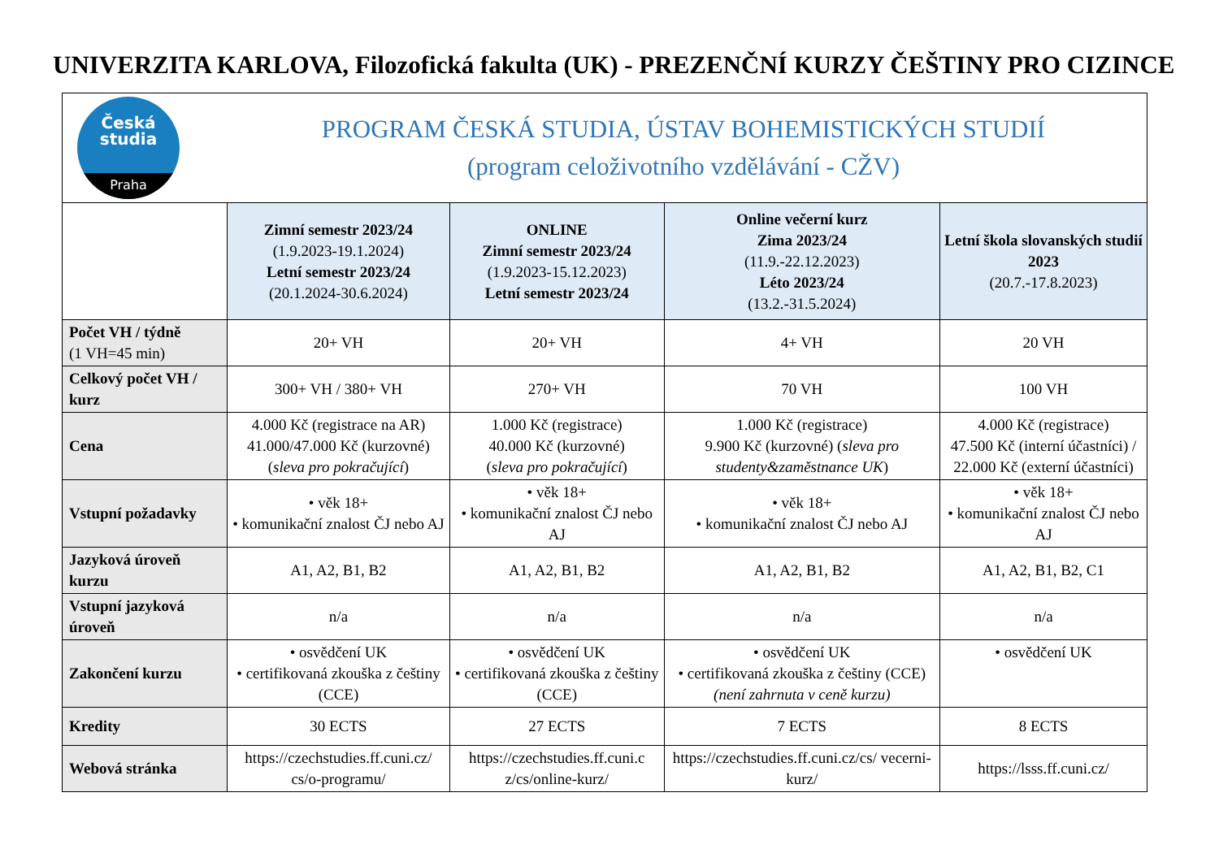UNIVERZITA KARLOVA, Filozofická fakulta (UK) - PREZENČNÍ KURZY ČEŠTINY PRO CIZINCE
Česká
studia
Praha
PROGRAM ČESKÁ STUDIA, ÚSTAV BOHEMISTICKÝCH STUDIÍ
(program celoživotního vzdělávání - CŽV)
| | Zimní semestr 2023/24 (1.9.2023-19.1.2024) Letní semestr 2023/24 (20.1.2024-30.6.2024) | ONLINE Zimní semestr 2023/24 (1.9.2023-15.12.2023) Letní semestr 2023/24 | Online večerní kurz Zima 2023/24 (11.9.-22.12.2023) Léto 2023/24 (13.2.-31.5.2024) | Letní škola slovanských studií 2023 (20.7.-17.8.2023) |
| Počet VH / týdně (1 VH=45 min) | 20+ VH | 20+ VH | 4+ VH | 20 VH |
| Celkový počet VH / kurz | 300+ VH / 380+ VH | 270+ VH | 70 VH | 100 VH |
| Cena | 4.000 Kč (registrace na AR) 41.000/47.000 Kč (kurzovné) ( sleva pro pokračující ) | 1.000 Kč (registrace) 40.000 Kč (kurzovné) ( sleva pro pokračující ) | 1.000 Kč (registrace) 9.900 Kč (kurzovné) ( sleva pro studenty&zaměstnance UK ) | 4.000 Kč (registrace) 47.500 Kč (interní účastníci) / 22.000 Kč (externí účastníci) |
| Vstupní požadavky | • věk 18+ • komunikační znalost ČJ nebo AJ | • věk 18+ • komunikační znalost ČJ nebo AJ | • věk 18+ • komunikační znalost ČJ nebo AJ | • věk 18+ • komunikační znalost ČJ nebo AJ |
| Jazyková úroveň kurzu | A1, A2, B1, B2 | A1, A2, B1, B2 | A1, A2, B1, B2 | A1, A2, B1, B2, C1 |
| Vstupní jazyková úroveň | n/a | n/a | n/a | n/a |
| Zakončení kurzu | • osvědčení UK • certifikovaná zkouška z češtiny (CCE) | • osvědčení UK • certifikovaná zkouška z češtiny (CCE) | • osvědčení UK • certifikovaná zkouška z češtiny (CCE) (není zahrnuta v ceně kurzu) | • osvědčení UK |
| Kredity | 30 ECTS | 27 ECTS | 7 ECTS | 8 ECTS |
| Webová stránka | https://czechstudies.ff.cuni.cz/ cs/o-programu/ | https://czechstudies.ff.cuni.c z/cs/online-kurz/ | https://czechstudies.ff.cuni.cz/cs/ vecerni-kurz/ | https://lsss.ff.cuni.cz/ |